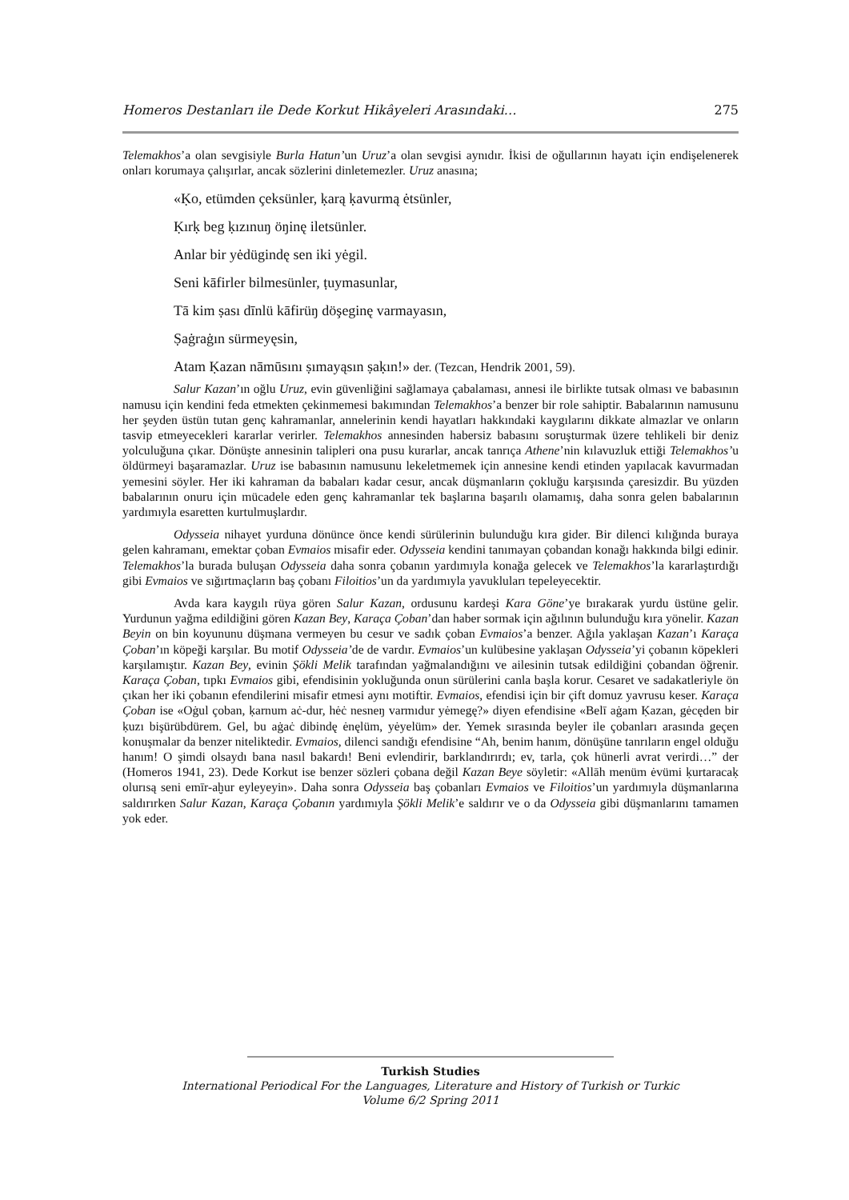Homeros Destanları ile Dede Korkut Hikâyeleri Arasındaki… 275
Telemakhos’a olan sevgisiyle Burla Hatun’un Uruz’a olan sevgisi aynıdır. İkisi de oğullarının hayatı için endişelenerek onları korumaya çalışırlar, ancak sözlerini dinletemezler. Uruz anasına;
«Ḳo, etümden çeksünler, ḳarą ḳavurmą ėtsünler,
Ḳırḳ beg ḳızınuŋ öŋinę iletsünler.
Anlar bir yėdügindę sen iki yėgil.
Seni kāfirler bilmesünler, ṭuymasunlar,
Tā kim ṣası dīnlü kāfirüŋ döşeginę varmayasın,
Ṣaġraġın sürmeyęsin,
Atam Ḳazan nāmūsını ṣımayąsın ṣaḳın!» der. (Tezcan, Hendrik 2001, 59).
Salur Kazan’ın oğlu Uruz, evin güvenliğini sağlamaya çabalaması, annesi ile birlikte tutsak olması ve babasının namusu için kendini feda etmekten çekinmemesi bakımından Telemakhos’a benzer bir role sahiptir. Babalarının namusunu her şeyden üstün tutan genç kahramanlar, annelerinin kendi hayatları hakkındaki kaygılarını dikkate almazlar ve onların tasvip etmeyecekleri kararlar verirler. Telemakhos annesinden habersiz babasını soruşturmak üzere tehlikeli bir deniz yolculuğuna çıkar. Dönüşte annesinin talipleri ona pusu kurarlar, ancak tanrıça Athene’nin kılavuzluk ettiği Telemakhos’u öldürmeyi başaramazlar. Uruz ise babasının namusunu lekeletmemek için annesine kendi etinden yapılacak kavurmadan yemesini söyler. Her iki kahraman da babaları kadar cesur, ancak düşmanların çokluğu karşısında çaresizdir. Bu yüzden babalarının onuru için mücadele eden genç kahramanlar tek başlarına başarılı olamamış, daha sonra gelen babalarının yardımıyla esaretten kurtulmuşlardır.
Odysseia nihayet yurduna dönünce önce kendi sürülerinin bulunduğu kıra gider. Bir dilenci kılığında buraya gelen kahramanı, emektar çoban Evmaios misafir eder. Odysseia kendini tanımayan çobandan konağı hakkında bilgi edinir. Telemakhos’la burada buluşan Odysseia daha sonra çobanın yardımıyla konağa gelecek ve Telemakhos’la kararlaştırdığı gibi Evmaios ve sığırtmaçların baş çobanı Filoitios’un da yardımıyla yavukluları tepeleyecektir.
Avda kara kaygılı rüya gören Salur Kazan, ordusunu kardeşi Kara Göne’ye bırakarak yurdu üstüne gelir. Yurdunun yağma edildiğini gören Kazan Bey, Karaça Çoban’dan haber sormak için ağılının bulunduğu kıra yönelir. Kazan Beyin on bin koyununu düşmana vermeyen bu cesur ve sadık çoban Evmaios’a benzer. Ağıla yaklaşan Kazan’ı Karaça Çoban’ın köpeği karşılar. Bu motif Odysseia’de de vardır. Evmaios’un kulübesine yaklaşan Odysseia’yi çobanın köpekleri karşılamıştır. Kazan Bey, evinin Şökli Melik tarafından yağmalandığını ve ailesinin tutsak edildiğini çobandan öğrenir. Karaça Çoban, tıpkı Evmaios gibi, efendisinin yokluğunda onun sürülerini canla başla korur. Cesaret ve sadakatleriyle ön çıkan her iki çobanın efendilerini misafir etmesi aynı motiftir. Evmaios, efendisi için bir çift domuz yavrusu keser. Karaça Çoban ise «Oġul çoban, ḳarnum aċ-dur, hėċ nesneŋ varmıdur yėmegę?» diyen efendisine «Belī aġam Ḳazan, gėcęden bir ḳuzı bişürübdürem. Gel, bu aġaċ dibindę ėnęlüm, yėyelüm» der. Yemek sırasında beyler ile çobanları arasında geçen konuşmalar da benzer niteliktedir. Evmaios, dilenci sandığı efendisine “Ah, benim hanım, dönüşüne tanrıların engel olduğu hanım! O şimdi olsaydı bana nasıl bakardı! Beni evlendirir, barklandırırdı; ev, tarla, çok hünerli avrat verirdi…” der (Homeros 1941, 23). Dede Korkut ise benzer sözleri çobana değil Kazan Beye söyletir: «Allāh menüm ėvümi ḳurtaracaḳ olurısą seni emīr-aḫur eyleyeyin». Daha sonra Odysseia baş çobanları Evmaios ve Filoitios’un yardımıyla düşmanlarına saldırırken Salur Kazan, Karaça Çobanın yardımıyla Şökli Melik’e saldırır ve o da Odysseia gibi düşmanlarını tamamen yok eder.
Turkish Studies
International Periodical For the Languages, Literature and History of Turkish or Turkic
Volume 6/2 Spring 2011